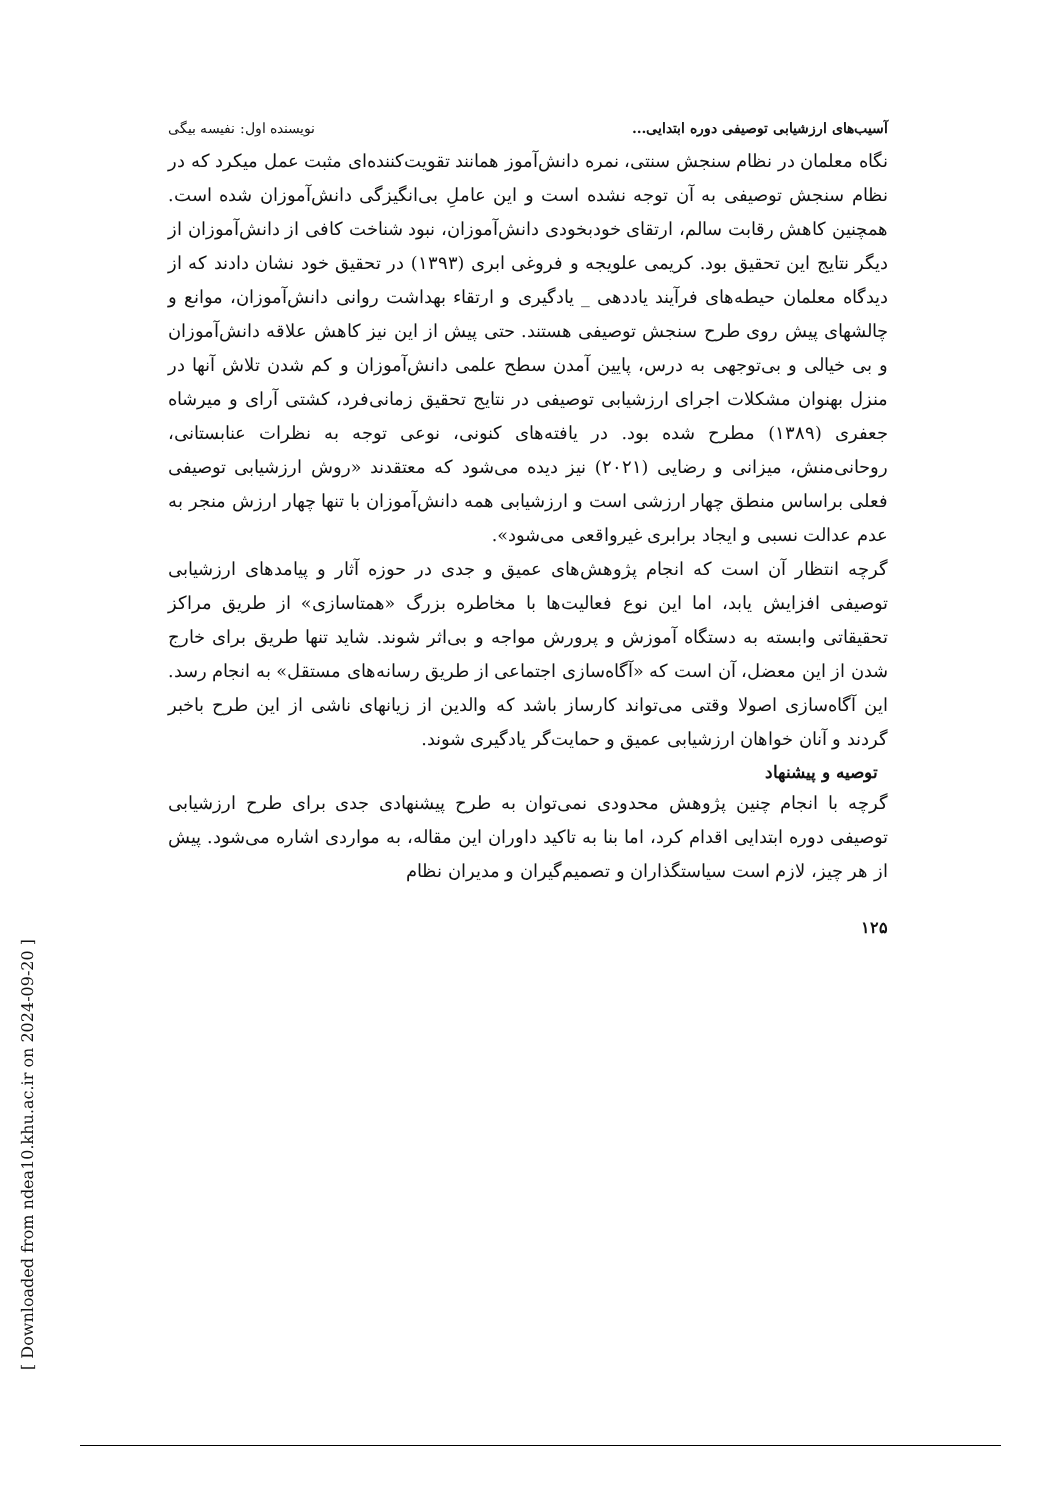[ Downloaded from ndea10.khu.ac.ir on 2024-09-20 ]
آسیب‌های ارزشیابی توصیفی دوره ابتدایی... نویسنده اول: نفیسه بیگی
نگاه معلمان در نظام سنجش سنتی، نمره دانش‌آموز همانند تقویت‌کننده‌ای مثبت عمل میکرد که در نظام سنجش توصیفی به آن توجه نشده است و این عاملِ بی‌انگیزگی دانش‌آموزان شده است. همچنین کاهش رقابت سالم، ارتقای خودبخودی دانش‌آموزان، نبود شناخت کافی از دانش‌آموزان از دیگر نتایج این تحقیق بود. کریمی علویجه و فروغی ابری (۱۳۹۳) در تحقیق خود نشان دادند که از دیدگاه معلمان حیطه‌های فرآیند یاددهی _ یادگیری و ارتقاء بهداشت روانی دانش‌آموزان، موانع و چالشهای پیش روی طرح سنجش توصیفی هستند. حتی پیش از این نیز کاهش علاقه دانش‌آموزان و بی خیالی و بی‌توجهی به درس، پایین آمدن سطح علمی دانش‌آموزان و کم شدن تلاش آنها در منزل بهنوان مشکلات اجرای ارزشیابی توصیفی در نتایج تحقیق زمانی‌فرد، کشتی آرای و میرشاه جعفری (۱۳۸۹) مطرح شده بود. در یافته‌های کنونی، نوعی توجه به نظرات عنابستانی، روحانی‌منش، میزانی و رضایی (۲۰۲۱) نیز دیده می‌شود که معتقدند «روش ارزشیابی توصیفی فعلی براساس منطق چهار ارزشی است و ارزشیابی همه دانش‌آموزان با تنها چهار ارزش منجر به عدم عدالت نسبی و ایجاد برابری غیرواقعی می‌شود».
گرچه انتظار آن است که انجام پژوهش‌های عمیق و جدی در حوزه آثار و پیامدهای ارزشیابی توصیفی افزایش یابد، اما این نوع فعالیت‌ها با مخاطره بزرگ «همتاسازی» از طریق مراکز تحقیقاتی وابسته به دستگاه آموزش و پرورش مواجه و بی‌اثر شوند. شاید تنها طریق برای خارج شدن از این معضل، آن است که «آگاه‌سازی اجتماعی از طریق رسانه‌های مستقل» به انجام رسد. این آگاه‌سازی اصولا وقتی می‌تواند کارساز باشد که والدین از زیانهای ناشی از این طرح باخبر گردند و آنان خواهان ارزشیابی عمیق و حمایت‌گر یادگیری شوند.
توصیه و پیشنهاد
گرچه با انجام چنین پژوهش محدودی نمی‌توان به طرح پیشنهادی جدی برای طرح ارزشیابی توصیفی دوره ابتدایی اقدام کرد، اما بنا به تاکید داوران این مقاله، به مواردی اشاره می‌شود. پیش از هر چیز، لازم است سیاستگذاران و تصمیم‌گیران و مدیران نظام
۱۲۵